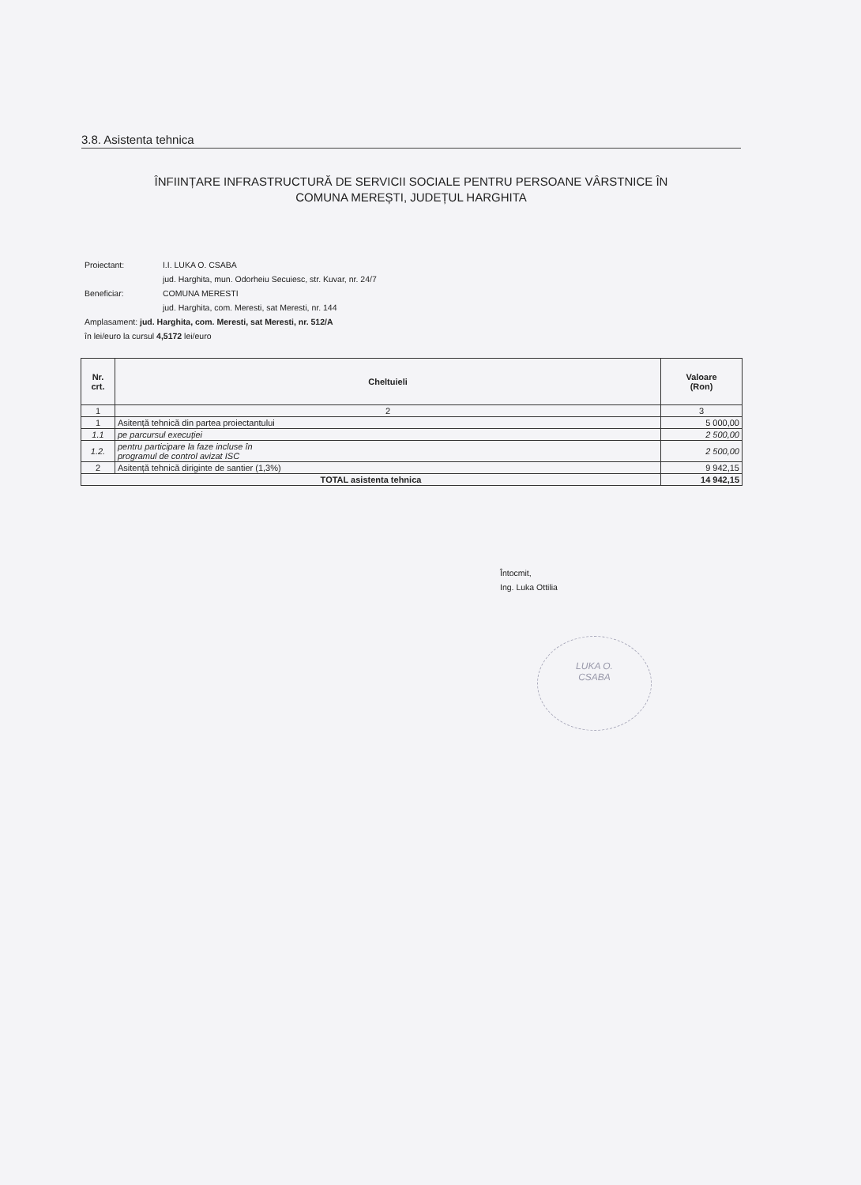3.8. Asistenta tehnica
ÎNFIINȚARE INFRASTRUCTURĂ DE SERVICII SOCIALE PENTRU PERSOANE VÂRSTNICE ÎN
COMUNA MEREȘTI, JUDEȚUL HARGHITA
Proiectant: I.I. LUKA O. CSABA
jud. Harghita, mun. Odorheiu Secuiesc, str. Kuvar, nr. 24/7
Beneficiar: COMUNA MERESTI
jud. Harghita, com. Meresti, sat Meresti, nr. 144
Amplasament: jud. Harghita, com. Meresti, sat Meresti, nr. 512/A
în lei/euro la cursul 4,5172 lei/euro
| Nr. crt. | Cheltuieli | Valoare (Ron) |
| --- | --- | --- |
| 1 | 2 | 3 |
| 1 | Asitență tehnică din partea proiectantului | 5 000,00 |
| 1.1 | pe parcursul execuției | 2 500,00 |
| 1.2. | pentru participare la faze incluse în programul de control avizat ISC | 2 500,00 |
| 2 | Asitență tehnică diriginte de santier (1,3%) | 9 942,15 |
| TOTAL asistenta tehnica | | 14 942,15 |
Întocmit,
Ing. Luka Ottilia
LUKA O.
CSABA